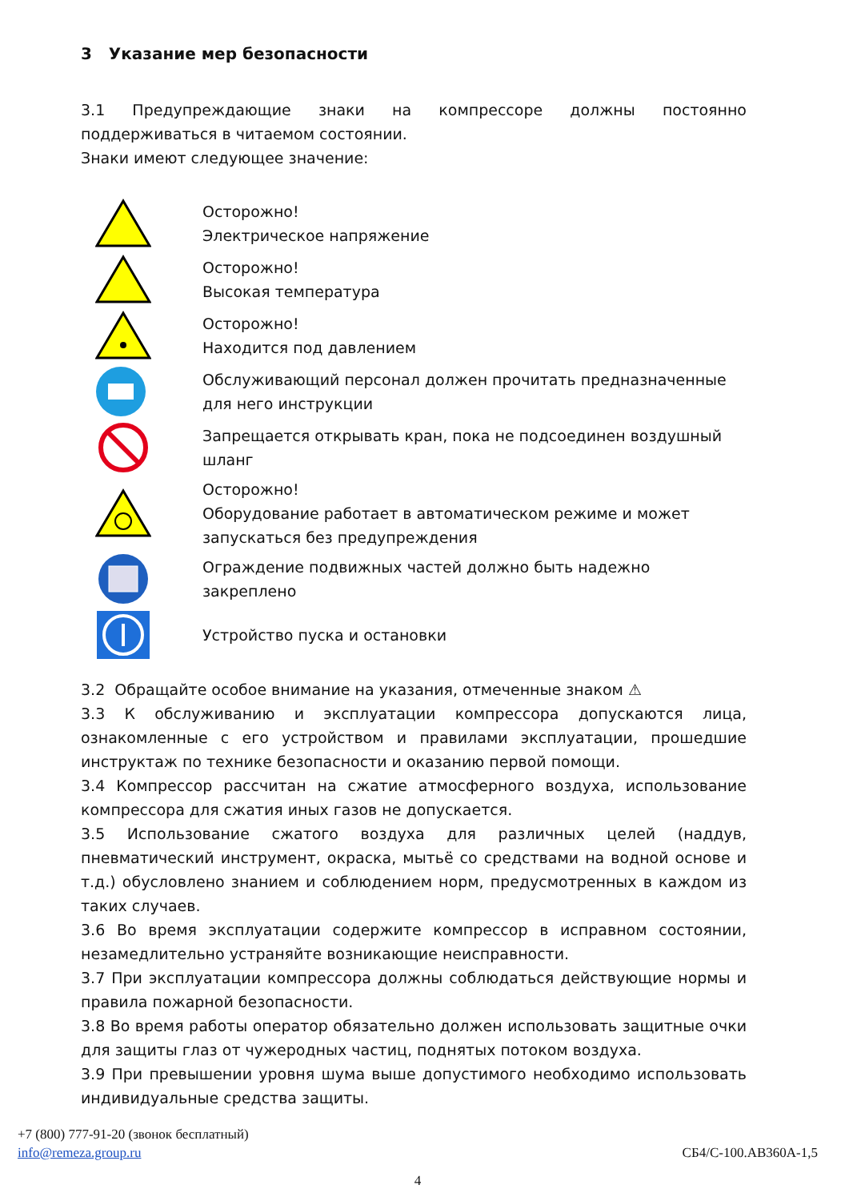3 Указание мер безопасности
3.1 Предупреждающие знаки на компрессоре должны постоянно поддерживаться в читаемом состоянии.
Знаки имеют следующее значение:
Осторожно!
Электрическое напряжение
Осторожно!
Высокая температура
Осторожно!
Находится под давлением
Обслуживающий персонал должен прочитать предназначенные для него инструкции
Запрещается открывать кран, пока не подсоединен воздушный шланг
Осторожно!
Оборудование работает в автоматическом режиме и может запускаться без предупреждения
Ограждение подвижных частей должно быть надежно закреплено
Устройство пуска и остановки
3.2 Обращайте особое внимание на указания, отмеченные знаком ⚠
3.3 К обслуживанию и эксплуатации компрессора допускаются лица, ознакомленные с его устройством и правилами эксплуатации, прошедшие инструктаж по технике безопасности и оказанию первой помощи.
3.4 Компрессор рассчитан на сжатие атмосферного воздуха, использование компрессора для сжатия иных газов не допускается.
3.5 Использование сжатого воздуха для различных целей (наддув, пневматический инструмент, окраска, мытьё со средствами на водной основе и т.д.) обусловлено знанием и соблюдением норм, предусмотренных в каждом из таких случаев.
3.6 Во время эксплуатации содержите компрессор в исправном состоянии, незамедлительно устраняйте возникающие неисправности.
3.7 При эксплуатации компрессора должны соблюдаться действующие нормы и правила пожарной безопасности.
3.8 Во время работы оператор обязательно должен использовать защитные очки для защиты глаз от чужеродных частиц, поднятых потоком воздуха.
3.9 При превышении уровня шума выше допустимого необходимо использовать индивидуальные средства защиты.
+7 (800) 777-91-20 (звонок бесплатный)
info@remeza.group.ru СБ4/С-100.АВ360А-1,5
4